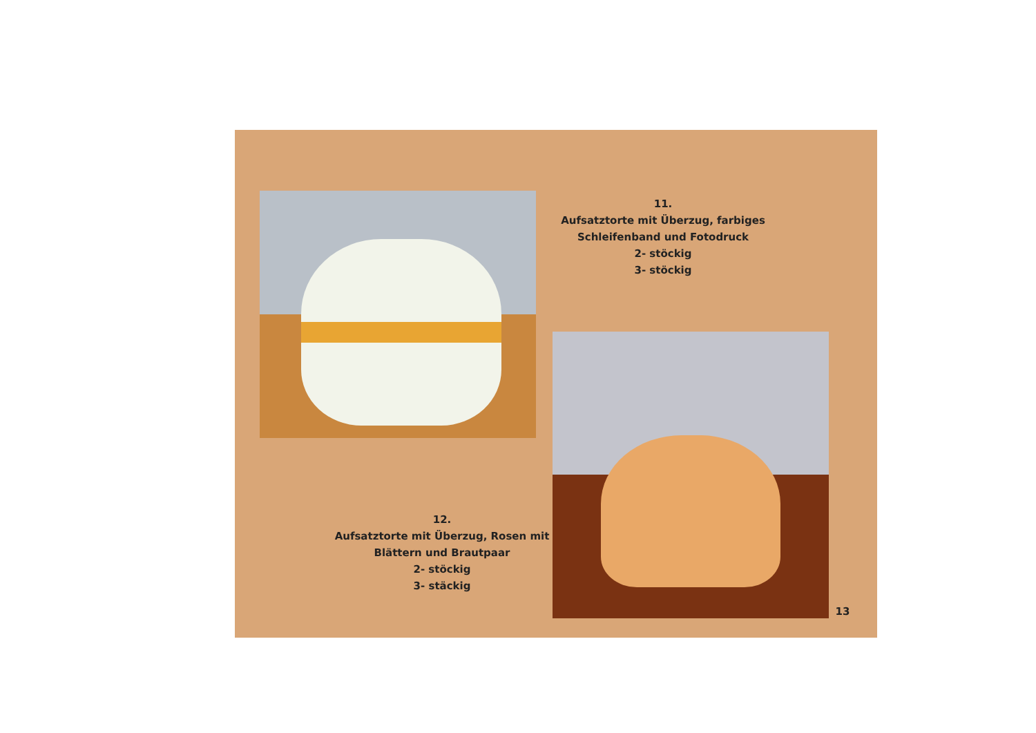11.
Aufsatztorte mit Überzug, farbiges Schleifenband und Fotodruck
2- stöckig
3- stöckig
12.
Aufsatztorte mit Überzug, Rosen mit Blättern und Brautpaar
2- stöckig
3- stäckig
13